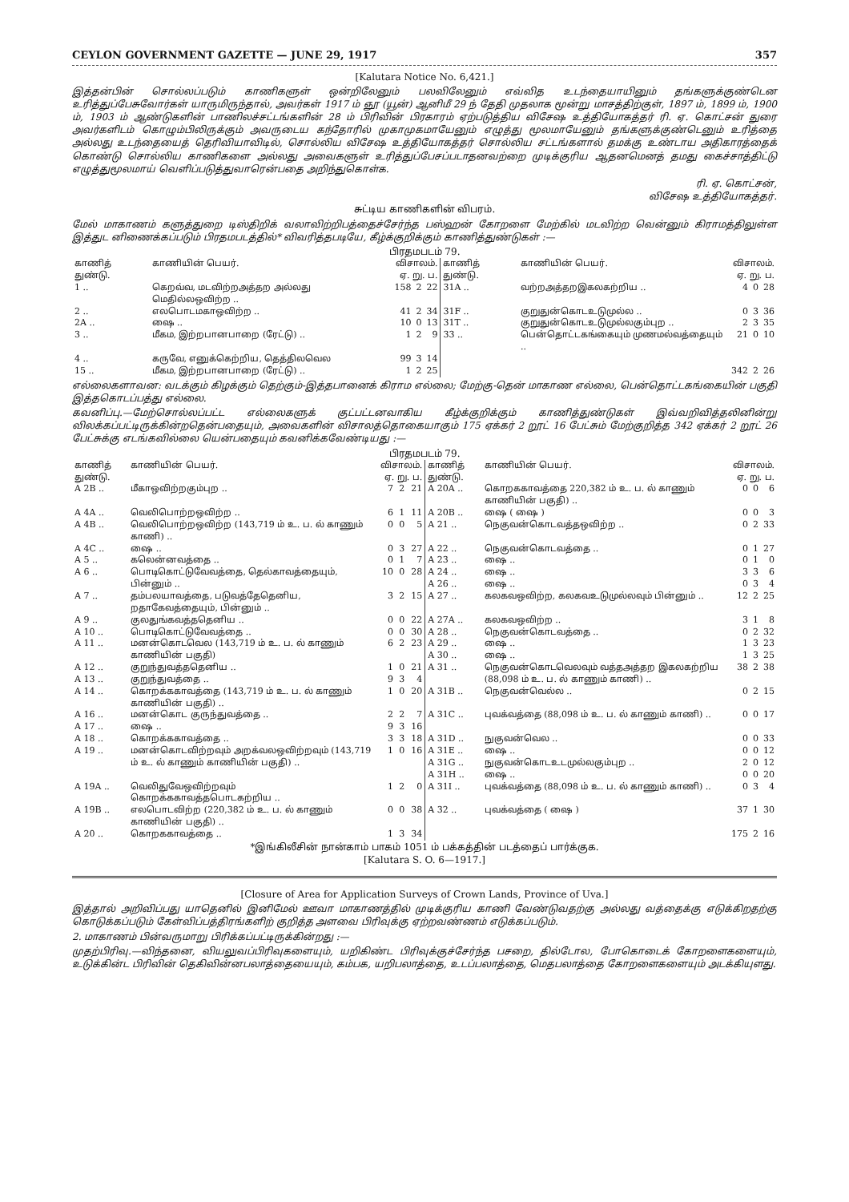CEYLON GOVERNMENT GAZETTE — JUNE 29, 1917 357
[Kalutara Notice No. 6,421.]
இத்தன்பின் சொல்லப்படும் காணிகளுள் ஒன்றிலேனும் பலவிலேனும் எவ்வித உடந்தையாயினும் தங்களுக்குண்டென உரித்துப்பேசுவோர்கள் யாருமிருந்தால், அவர்கள் 1917 ம் ஞூ (யூன்) ஆனிமீ 29 ந் தேதி முதலாக மூன்று மாசத்திற்குள், 1897 ம், 1899 ம், 1900 ம், 1903 ம் ஆண்டுகளின் பாணிலச்சட்டங்களின் 28 ம் பிரிவின் பிரகாரம் ஏற்படுத்திய விசேஷ உத்தியோகத்தர் ரி. ஏ. கொட்சன் துரை அவர்களிடம் கொழும்பிலிருக்கும் அவருடைய கந்தோரில் முகாமுகமாயேனும் எழுத்து மூலமாயேனும் தங்களுக்குண்டெனும் உரித்தை அல்லது உடந்தையைத் தெரிவியாவிடில், சொல்லிய விசேஷ உத்தியோகத்தர் சொல்லிய சட்டங்களால் தமக்கு உண்டாய அதிகாரத்தைக் கொண்டு சொல்லிய காணிகளை அல்லது அவைகளுள் உரித்துப்பேசப்படாதனவற்றை முடிக்குரிய ஆதனமெனத் தமது கைச்சாத்திட்டு எழுத்துமூலமாய் வெளிப்படுத்துவாரென்பதை அறிந்துகொள்க.
ரி. ஏ. கொட்சன்,
விசேஷ உத்தியோகத்தர்.
சுட்டிய காணிகளின் விபரம்.
மேல் மாகாணம் களுத்துறை டிஸ்திறிக் வலாவிற்றிபத்தைச்சேர்ந்த பஸ்ஹன் கோறளை மேற்கில் மடவிற்ற வென்னும் கிராமத்திலுள்ள இத்துட னிணைக்கப்படும் பிரதமபடத்தில்* விவரித்தபடியே, கீழ்க்குறிக்கும் காணித்துண்டுகள் :—
பிரதமபடம் 79.
| காணித் துண்டு. | காணியின் பெயர். | விசாலம். ஏ. று. ப. | | | காணித் துண்டு. | காணியின் பெயர். | விசாலம். ஏ. று. ப. | | |
| --- | --- | --- | --- | --- | --- | --- | --- | --- | --- |
| 1 .. | கெறவ்வ, மடவிற்றஅத்தற அல்லது மெதில்லஒவிற்ற .. | 158 | 2 | 22 | 31A .. | வற்றஅத்தறஇகலகற்றிய .. | 4 | 0 | 28 |
| 2 .. | எலபொடமகாஒவிற்ற .. | 41 | 2 | 34 | 31F .. | குறுதுன்கொடஉடுமுல்ல .. | 0 | 3 | 36 |
| 2A .. | ஷை .. | 10 | 0 | 13 | 31T .. | குறுதுன்கொடஉடுமுல்லகும்புற .. | 2 | 3 | 35 |
| 3 .. | மீகம, இற்றபானபாறை (ரேட்டு) .. | 1 | 2 | 9 | 33 .. | பென்தொட்டகங்கையும் முணமல்வத்தையும் .. | 21 | 0 | 10 |
| 4 .. | கருவே, எனுக்கெற்றிய, தெத்திலவெல | 99 | 3 | 14 | | | | | |
| 15 .. | மீகம, இற்றபானபாறை (ரேட்டு) .. | 1 | 2 | 25 | | | 342 | 2 | 26 |
எல்லைகளாவன: வடக்கும் கிழக்கும் தெற்கும்-இத்தபானைக் கிராம எல்லை; மேற்கு-தென் மாகாண எல்லை, பென்தொட்டகங்கையின் பகுதி இத்தகொடப்பத்து எல்லை.
கவனிப்பு.—மேற்சொல்லப்பட்ட எல்லைகளுக் குட்பட்டனவாகிய கீழ்க்குறிக்கும் காணித்துண்டுகள் இவ்வறிவித்தலினின்று விலக்கப்பட்டிருக்கின்றதென்பதையும், அவைகளின் விசாலத்தொகையாகும் 175 ஏக்கர் 2 றூட் 16 பேட்சும் மேற்குறித்த 342 ஏக்கர் 2 றூட் 26 பேட்சுக்கு எடங்கவில்லை யென்பதையும் கவனிக்கவேண்டியது :—
பிரதமபடம் 79.
| காணித் துண்டு. | காணியின் பெயர். | விசாலம். ஏ. று. ப. | | | காணித் துண்டு. | காணியின் பெயர். | விசாலம். ஏ. று. ப. | | |
| --- | --- | --- | --- | --- | --- | --- | --- | --- | --- |
| A 2B .. | மீகாஒவிற்றகும்புற .. | 7 | 2 | 21 | A 20A .. | கொறககாவத்தை 220,382 ம் உ. ப. ல் காணும் காணியின் பகுதி) .. | 0 | 0 | 6 |
| A 4A .. | வெலிபொற்றஒவிற்ற .. | 6 | 1 | 11 | A 20B .. | ஷை ( ஷை ) | 0 | 0 | 3 |
| A 4B .. | வெலிபொற்றஒவிற்ற (143,719 ம் உ. ப. ல் காணும் காணி) .. | 0 | 0 | 5 | A 21 .. | நெகுவன்கொடவத்தஒவிற்ற .. | 0 | 2 | 33 |
| A 4C .. | ஷை .. | 0 | 3 | 27 | A 22 .. | நெகுவன்கொடவத்தை .. | 0 | 1 | 27 |
| A 5 .. | கலென்னவத்தை .. | 0 | 1 | 7 | A 23 .. | ஷை .. | 0 | 1 | 0 |
| A 6 .. | பொடிகொட்டுவேவத்தை, தெல்காவத்தையும், பின்னும் .. | 10 | 0 | 28 | A 24 .. A 26 .. | ஷை .. ஷை .. | 3 0 | 3 3 | 6 4 |
| A 7 .. | தம்பலயாவத்தை, படுவத்தேதெனிய, றதாகேவத்தையும், பின்னும் .. | 3 | 2 | 15 | A 27 .. | கலகவஒவிற்ற, கலகவஉடுமுல்லவும் பின்னும் .. | 12 | 2 | 25 |
| A 9 .. | குலதுங்கவத்ததெனிய .. | 0 | 0 | 22 | A 27A .. | கலகவஒவிற்ற .. | 3 | 1 | 8 |
| A 10 .. | பொடிகொட்டுவேவத்தை .. | 0 | 0 | 30 | A 28 .. | நெகுவன்கொடவத்தை .. | 0 | 2 | 32 |
| A 11 .. | மனன்கொடவெல (143,719 ம் உ. ப. ல் காணும் காணியின் பகுதி) | 6 | 2 | 23 | A 29 .. A 30 .. | ஷை .. ஷை .. | 1 1 | 3 3 | 23 25 |
| A 12 .. | குறுந்துவத்ததெனிய .. | 1 | 0 | 21 | A 31 .. | நெகுவன்கொடவெலவும் வத்தஅத்தற இகலகற்றிய (88,098 ம் உ. ப. ல் காணும் காணி) .. | 38 | 2 | 38 |
| A 13 .. | குறுந்துவத்தை .. | 9 | 3 | 4 | | | | | |
| A 14 .. | கொறக்ககாவத்தை (143,719 ம் உ. ப. ல் காணும் காணியின் பகுதி) .. | 1 | 0 | 20 | A 31B .. | நெகுவன்வெல்ல .. | 0 | 2 | 15 |
| A 16 .. | மனன்கொட குருந்துவத்தை .. | 2 | 2 | 7 | A 31C .. | புவக்வத்தை (88,098 ம் உ. ப. ல் காணும் காணி) .. | 0 | 0 | 17 |
| A 17 .. | ஷை .. | 9 | 3 | 16 | | | | | |
| A 18 .. | கொறக்ககாவத்தை .. | 3 | 3 | 18 | A 31D .. | நுகுவன்வெல .. | 0 | 0 | 33 |
| A 19 .. | மனன்கொடவிற்றவும் அறக்வலஒவிற்றவும் (143,719 ம் உ. ல் காணும் காணியின் பகுதி) .. | 1 | 0 | 16 | A 31E .. A 31G .. A 31H .. | ஷை .. நுகுவன்கொடஉடமுல்லகும்புற .. ஷை .. | 0 2 0 | 0 0 0 | 12 12 20 |
| A 19A .. | வெலிதுவேஒவிற்றவும் கொறக்ககாவத்தபொடகற்றிய .. | 1 | 2 | 0 | A 31I .. | புவக்வத்தை (88,098 ம் உ. ப. ல் காணும் காணி) .. | 0 | 3 | 4 |
| A 19B .. | எலபொடவிற்ற (220,382 ம் உ. ப. ல் காணும் காணியின் பகுதி) .. | 0 | 0 | 38 | A 32 .. | புவக்வத்தை ( ஷை ) | 37 | 1 | 30 |
| A 20 .. | கொறககாவத்தை .. | 1 | 3 | 34 | | | 175 | 2 | 16 |
*இங்கிலீசின் நான்காம் பாகம் 1051 ம் பக்கத்தின் படத்தைப் பார்க்குக.
[Kalutara S. O. 6—1917.]
[Closure of Area for Application Surveys of Crown Lands, Province of Uva.]
இத்தால் அறிவிப்பது யாதெனில் இனிமேல் ஊவா மாகாணத்தில் முடிக்குரிய காணி வேண்டுவதற்கு அல்லது வத்தைக்கு எடுக்கிறதற்கு கொடுக்கப்படும் கேள்விப்பத்திரங்களிற் குறித்த அளவை பிரிவுக்கு ஏற்றவண்ணம் எடுக்கப்படும்.
2. மாகாணம் பின்வருமாறு பிரிக்கப்பட்டிருக்கின்றது :—
முதற்பிரிவு.—விந்தனை, வியலுவப்பிரிவுகளையும், யறிகிண்ட பிரிவுக்குச்சேர்ந்த பசறை, தில்டோல, போகொடைக் கோறளைகளையும், உடுக்கின்ட பிரிவின் தெகிவின்னபலாத்தையையும், கம்பக, யறிபலாத்தை, உடப்பலாத்தை, மெதபலாத்தை கோறளைகளையும் அடக்கியுளது.